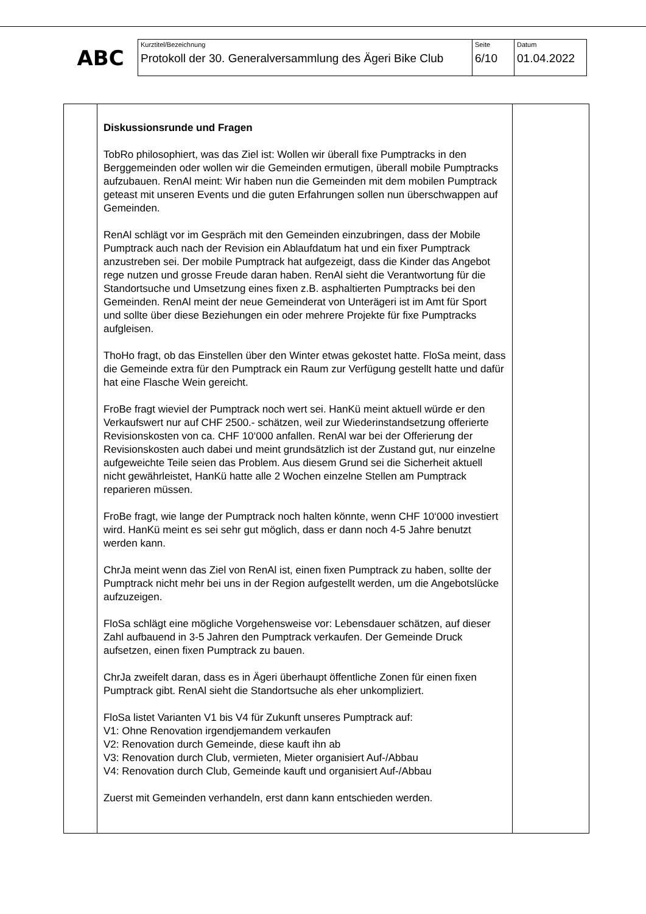ABC
| Kurztitel/Bezeichnung Protokoll der 30. Generalversammlung des Ägeri Bike Club | Seite 6/10 | Datum 01.04.2022 |
| | Diskussionsrunde und Fragen TobRo philosophiert, was das Ziel ist: Wollen wir überall fixe Pumptracks in den Berggemeinden oder wollen wir die Gemeinden ermutigen, überall mobile Pumptracks aufzubauen. RenAl meint: Wir haben nun die Gemeinden mit dem mobilen Pumptrack geteast mit unseren Events und die guten Erfahrungen sollen nun überschwappen auf Gemeinden. RenAl schlägt vor im Gespräch mit den Gemeinden einzubringen, dass der Mobile Pumptrack auch nach der Revision ein Ablaufdatum hat und ein fixer Pumptrack anzustreben sei. Der mobile Pumptrack hat aufgezeigt, dass die Kinder das Angebot rege nutzen und grosse Freude daran haben. RenAl sieht die Verantwortung für die Standortsuche und Umsetzung eines fixen z.B. asphaltierten Pumptracks bei den Gemeinden. RenAl meint der neue Gemeinderat von Unterägeri ist im Amt für Sport und sollte über diese Beziehungen ein oder mehrere Projekte für fixe Pumptracks aufgleisen. ThoHo fragt, ob das Einstellen über den Winter etwas gekostet hatte. FloSa meint, dass die Gemeinde extra für den Pumptrack ein Raum zur Verfügung gestellt hatte und dafür hat eine Flasche Wein gereicht. FroBe fragt wieviel der Pumptrack noch wert sei. HanKü meint aktuell würde er den Verkaufswert nur auf CHF 2500.- schätzen, weil zur Wiederinstandsetzung offerierte Revisionskosten von ca. CHF 10‘000 anfallen. RenAl war bei der Offerierung der Revisionskosten auch dabei und meint grundsätzlich ist der Zustand gut, nur einzelne aufgeweichte Teile seien das Problem. Aus diesem Grund sei die Sicherheit aktuell nicht gewährleistet, HanKü hatte alle 2 Wochen einzelne Stellen am Pumptrack reparieren müssen. FroBe fragt, wie lange der Pumptrack noch halten könnte, wenn CHF 10‘000 investiert wird. HanKü meint es sei sehr gut möglich, dass er dann noch 4-5 Jahre benutzt werden kann. ChrJa meint wenn das Ziel von RenAl ist, einen fixen Pumptrack zu haben, sollte der Pumptrack nicht mehr bei uns in der Region aufgestellt werden, um die Angebotslücke aufzuzeigen. FloSa schlägt eine mögliche Vorgehensweise vor: Lebensdauer schätzen, auf dieser Zahl aufbauend in 3-5 Jahren den Pumptrack verkaufen. Der Gemeinde Druck aufsetzen, einen fixen Pumptrack zu bauen. ChrJa zweifelt daran, dass es in Ägeri überhaupt öffentliche Zonen für einen fixen Pumptrack gibt. RenAl sieht die Standortsuche als eher unkompliziert. FloSa listet Varianten V1 bis V4 für Zukunft unseres Pumptrack auf: V1: Ohne Renovation irgendjemandem verkaufen V2: Renovation durch Gemeinde, diese kauft ihn ab V3: Renovation durch Club, vermieten, Mieter organisiert Auf-/Abbau V4: Renovation durch Club, Gemeinde kauft und organisiert Auf-/Abbau Zuerst mit Gemeinden verhandeln, erst dann kann entschieden werden. | |